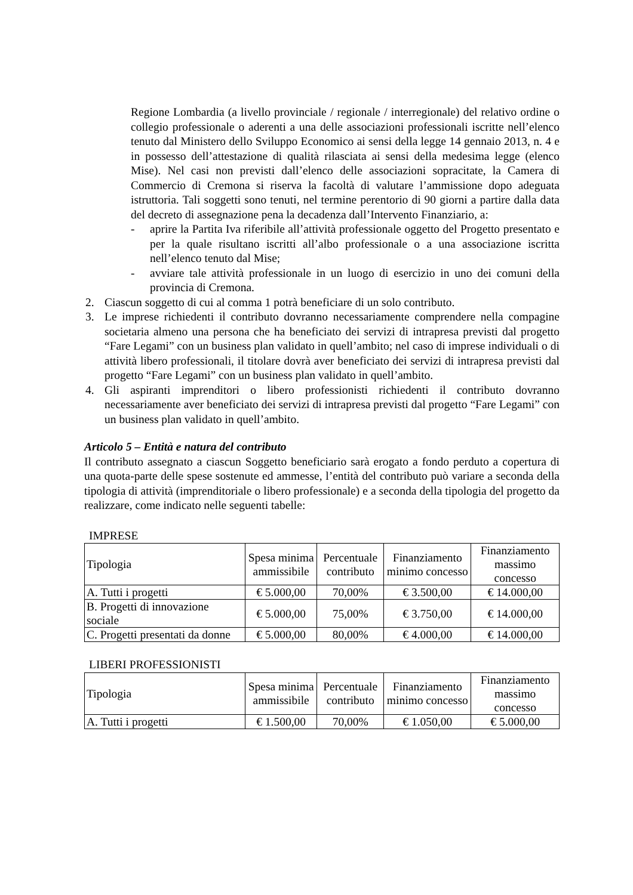Regione Lombardia (a livello provinciale / regionale / interregionale) del relativo ordine o collegio professionale o aderenti a una delle associazioni professionali iscritte nell’elenco tenuto dal Ministero dello Sviluppo Economico ai sensi della legge 14 gennaio 2013, n. 4 e in possesso dell’attestazione di qualità rilasciata ai sensi della medesima legge (elenco Mise). Nel casi non previsti dall’elenco delle associazioni sopracitate, la Camera di Commercio di Cremona si riserva la facoltà di valutare l’ammissione dopo adeguata istruttoria. Tali soggetti sono tenuti, nel termine perentorio di 90 giorni a partire dalla data del decreto di assegnazione pena la decadenza dall’Intervento Finanziario, a:
- aprire la Partita Iva riferibile all’attività professionale oggetto del Progetto presentato e per la quale risultano iscritti all’albo professionale o a una associazione iscritta nell’elenco tenuto dal Mise;
- avviare tale attività professionale in un luogo di esercizio in uno dei comuni della provincia di Cremona.
2. Ciascun soggetto di cui al comma 1 potrà beneficiare di un solo contributo.
3. Le imprese richiedenti il contributo dovranno necessariamente comprendere nella compagine societaria almeno una persona che ha beneficiato dei servizi di intrapresa previsti dal progetto “Fare Legami” con un business plan validato in quell’ambito; nel caso di imprese individuali o di attività libero professionali, il titolare dovrà aver beneficiato dei servizi di intrapresa previsti dal progetto “Fare Legami” con un business plan validato in quell’ambito.
4. Gli aspiranti imprenditori o libero professionisti richiedenti il contributo dovranno necessariamente aver beneficiato dei servizi di intrapresa previsti dal progetto “Fare Legami” con un business plan validato in quell’ambito.
Articolo 5 – Entità e natura del contributo
Il contributo assegnato a ciascun Soggetto beneficiario sarà erogato a fondo perduto a copertura di una quota-parte delle spese sostenute ed ammesse, l’entità del contributo può variare a seconda della tipologia di attività (imprenditoriale o libero professionale) e a seconda della tipologia del progetto da realizzare, come indicato nelle seguenti tabelle:
IMPRESE
| Tipologia | Spesa minima ammissibile | Percentuale contributo | Finanziamento minimo concesso | Finanziamento massimo concesso |
| A. Tutti i progetti | € 5.000,00 | 70,00% | € 3.500,00 | € 14.000,00 |
| B. Progetti di innovazione sociale | € 5.000,00 | 75,00% | € 3.750,00 | € 14.000,00 |
| C. Progetti presentati da donne | € 5.000,00 | 80,00% | € 4.000,00 | € 14.000,00 |
LIBERI PROFESSIONISTI
| Tipologia | Spesa minima ammissibile | Percentuale contributo | Finanziamento minimo concesso | Finanziamento massimo concesso |
| A. Tutti i progetti | € 1.500,00 | 70,00% | € 1.050,00 | € 5.000,00 |